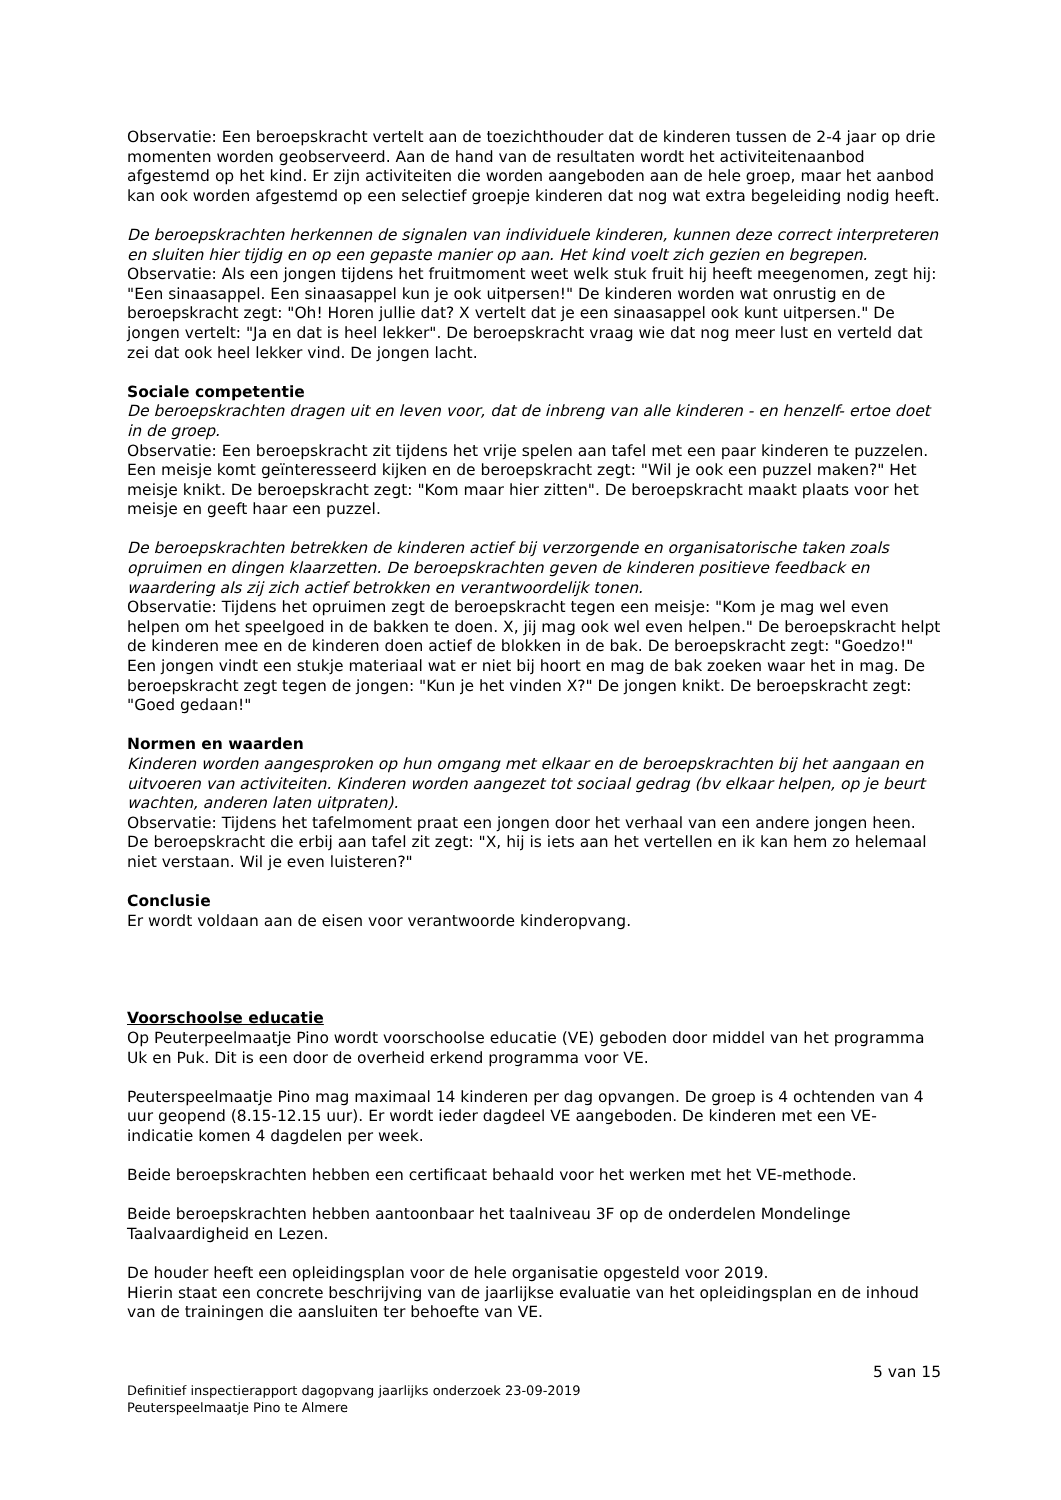Observatie: Een beroepskracht vertelt aan de toezichthouder dat de kinderen tussen de 2-4 jaar op drie momenten worden geobserveerd. Aan de hand van de resultaten wordt het activiteitenaanbod afgestemd op het kind. Er zijn activiteiten die worden aangeboden aan de hele groep, maar het aanbod kan ook worden afgestemd op een selectief groepje kinderen dat nog wat extra begeleiding nodig heeft.
De beroepskrachten herkennen de signalen van individuele kinderen, kunnen deze correct interpreteren en sluiten hier tijdig en op een gepaste manier op aan. Het kind voelt zich gezien en begrepen.
Observatie: Als een jongen tijdens het fruitmoment weet welk stuk fruit hij heeft meegenomen, zegt hij: "Een sinaasappel. Een sinaasappel kun je ook uitpersen!" De kinderen worden wat onrustig en de beroepskracht zegt: "Oh! Horen jullie dat? X vertelt dat je een sinaasappel ook kunt uitpersen." De jongen vertelt: "Ja en dat is heel lekker". De beroepskracht vraag wie dat nog meer lust en verteld dat zei dat ook heel lekker vind. De jongen lacht.
Sociale competentie
De beroepskrachten dragen uit en leven voor, dat de inbreng van alle kinderen - en henzelf- ertoe doet in de groep.
Observatie: Een beroepskracht zit tijdens het vrije spelen aan tafel met een paar kinderen te puzzelen. Een meisje komt geïnteresseerd kijken en de beroepskracht zegt: "Wil je ook een puzzel maken?" Het meisje knikt. De beroepskracht zegt: "Kom maar hier zitten". De beroepskracht maakt plaats voor het meisje en geeft haar een puzzel.
De beroepskrachten betrekken de kinderen actief bij verzorgende en organisatorische taken zoals opruimen en dingen klaarzetten. De beroepskrachten geven de kinderen positieve feedback en waardering als zij zich actief betrokken en verantwoordelijk tonen.
Observatie: Tijdens het opruimen zegt de beroepskracht tegen een meisje: "Kom je mag wel even helpen om het speelgoed in de bakken te doen. X, jij mag ook wel even helpen." De beroepskracht helpt de kinderen mee en de kinderen doen actief de blokken in de bak. De beroepskracht zegt: "Goedzo!" Een jongen vindt een stukje materiaal wat er niet bij hoort en mag de bak zoeken waar het in mag. De beroepskracht zegt tegen de jongen: "Kun je het vinden X?" De jongen knikt. De beroepskracht zegt: "Goed gedaan!"
Normen en waarden
Kinderen worden aangesproken op hun omgang met elkaar en de beroepskrachten bij het aangaan en uitvoeren van activiteiten. Kinderen worden aangezet tot sociaal gedrag (bv elkaar helpen, op je beurt wachten, anderen laten uitpraten).
Observatie: Tijdens het tafelmoment praat een jongen door het verhaal van een andere jongen heen. De beroepskracht die erbij aan tafel zit zegt: "X, hij is iets aan het vertellen en ik kan hem zo helemaal niet verstaan. Wil je even luisteren?"
Conclusie
Er wordt voldaan aan de eisen voor verantwoorde kinderopvang.
Voorschoolse educatie
Op Peuterpeelmaatje Pino wordt voorschoolse educatie (VE) geboden door middel van het programma Uk en Puk. Dit is een door de overheid erkend programma voor VE.
Peuterspeelmaatje Pino mag maximaal 14 kinderen per dag opvangen. De groep is 4 ochtenden van 4 uur geopend (8.15-12.15 uur). Er wordt ieder dagdeel VE aangeboden. De kinderen met een VE-indicatie komen 4 dagdelen per week.
Beide beroepskrachten hebben een certificaat behaald voor het werken met het VE-methode.
Beide beroepskrachten hebben aantoonbaar het taalniveau 3F op de onderdelen Mondelinge Taalvaardigheid en Lezen.
De houder heeft een opleidingsplan voor de hele organisatie opgesteld voor 2019.
Hierin staat een concrete beschrijving van de jaarlijkse evaluatie van het opleidingsplan en de inhoud van de trainingen die aansluiten ter behoefte van VE.
5 van 15
Definitief inspectierapport dagopvang jaarlijks onderzoek 23-09-2019
Peuterspeelmaatje Pino te Almere